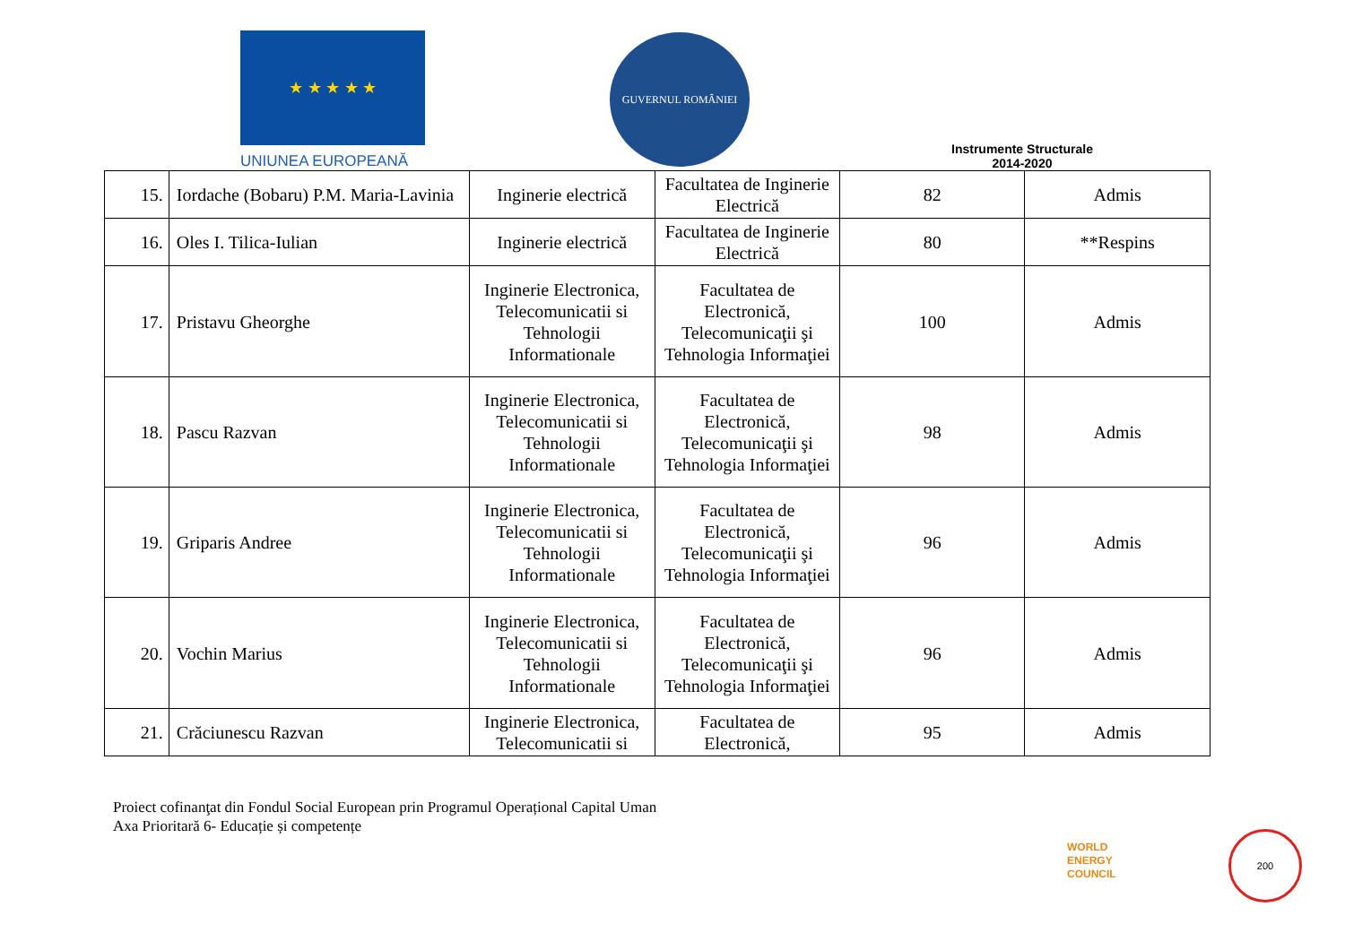★ ★ ★ ★ ★
UNIUNEA EUROPEANĂ
GUVERNUL ROMÂNIEI
Instrumente Structurale
2014-2020
| 15. | Iordache (Bobaru) P.M. Maria-Lavinia | Inginerie electrică | Facultatea de Inginerie Electrică | 82 | Admis |
| 16. | Oles I. Tilica-Iulian | Inginerie electrică | Facultatea de Inginerie Electrică | 80 | **Respins |
| 17. | Pristavu Gheorghe | Inginerie Electronica, Telecomunicatii si Tehnologii Informationale | Facultatea de Electronică, Telecomunicaţii şi Tehnologia Informaţiei | 100 | Admis |
| 18. | Pascu Razvan | Inginerie Electronica, Telecomunicatii si Tehnologii Informationale | Facultatea de Electronică, Telecomunicaţii şi Tehnologia Informaţiei | 98 | Admis |
| 19. | Griparis Andree | Inginerie Electronica, Telecomunicatii si Tehnologii Informationale | Facultatea de Electronică, Telecomunicaţii şi Tehnologia Informaţiei | 96 | Admis |
| 20. | Vochin Marius | Inginerie Electronica, Telecomunicatii si Tehnologii Informationale | Facultatea de Electronică, Telecomunicaţii şi Tehnologia Informaţiei | 96 | Admis |
| 21. | Crăciunescu Razvan | Inginerie Electronica, Telecomunicatii si | Facultatea de Electronică, | 95 | Admis |
Proiect cofinanţat din Fondul Social European prin Programul Operațional Capital Uman
Axa Prioritară 6- Educație și competențe
WORLD
ENERGY
COUNCIL
200